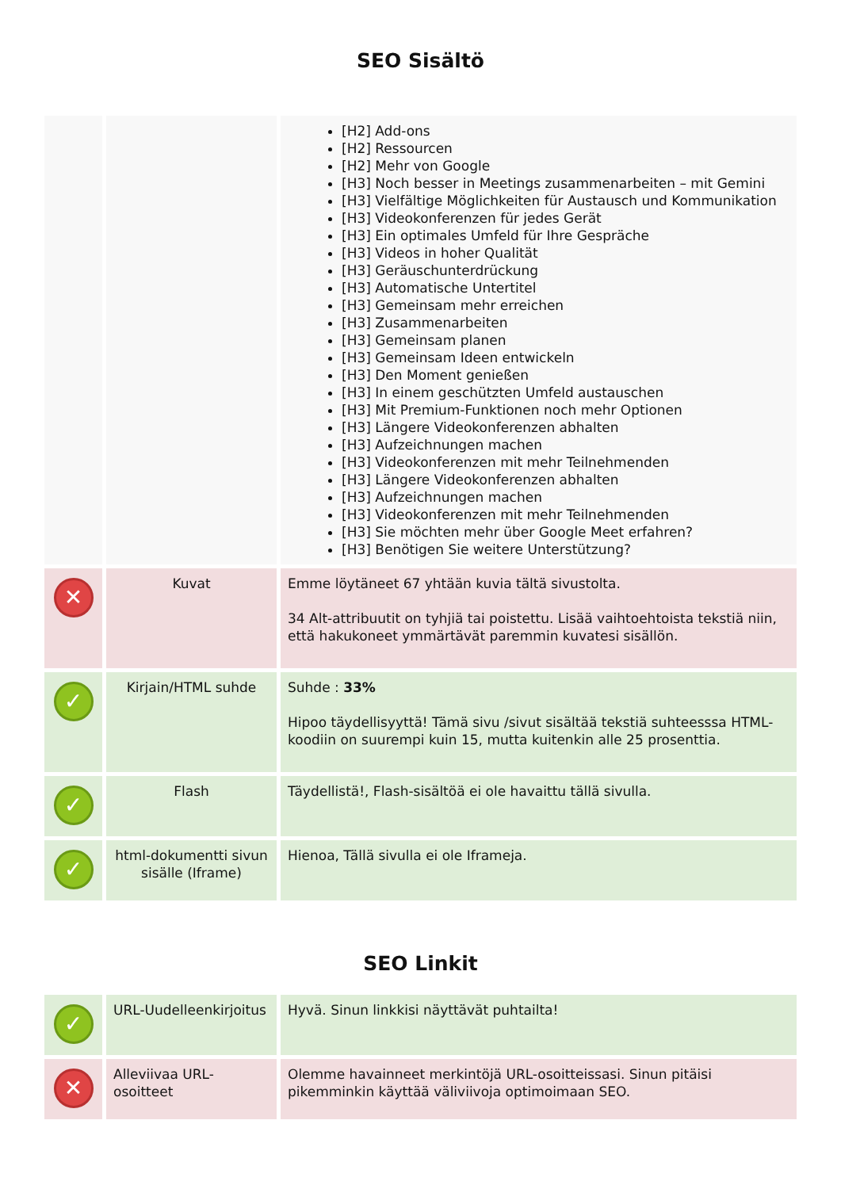SEO Sisältö
| | | [H2] Add-ons [H2] Ressourcen [H2] Mehr von Google [H3] Noch besser in Meetings zusammenarbeiten – mit Gemini [H3] Vielfältige Möglichkeiten für Austausch und Kommunikation [H3] Videokonferenzen für jedes Gerät [H3] Ein optimales Umfeld für Ihre Gespräche [H3] Videos in hoher Qualität [H3] Geräuschunterdrückung [H3] Automatische Untertitel [H3] Gemeinsam mehr erreichen [H3] Zusammenarbeiten [H3] Gemeinsam planen [H3] Gemeinsam Ideen entwickeln [H3] Den Moment genießen [H3] In einem geschützten Umfeld austauschen [H3] Mit Premium-Funktionen noch mehr Optionen [H3] Längere Videokonferenzen abhalten [H3] Aufzeichnungen machen [H3] Videokonferenzen mit mehr Teilnehmenden [H3] Längere Videokonferenzen abhalten [H3] Aufzeichnungen machen [H3] Videokonferenzen mit mehr Teilnehmenden [H3] Sie möchten mehr über Google Meet erfahren? [H3] Benötigen Sie weitere Unterstützung? |
| ✕ | Kuvat | Emme löytäneet 67 yhtään kuvia tältä sivustolta. 34 Alt-attribuutit on tyhjiä tai poistettu. Lisää vaihtoehtoista tekstiä niin, että hakukoneet ymmärtävät paremmin kuvatesi sisällön. |
| ✓ | Kirjain/HTML suhde | Suhde : 33% Hipoo täydellisyyttä! Tämä sivu /sivut sisältää tekstiä suhteesssa HTML-koodiin on suurempi kuin 15, mutta kuitenkin alle 25 prosenttia. |
| ✓ | Flash | Täydellistä!, Flash-sisältöä ei ole havaittu tällä sivulla. |
| ✓ | html-dokumentti sivun sisälle (Iframe) | Hienoa, Tällä sivulla ei ole Iframeja. |
SEO Linkit
| ✓ | URL-Uudelleenkirjoitus | Hyvä. Sinun linkkisi näyttävät puhtailta! |
| ✕ | Alleviivaa URL-osoitteet | Olemme havainneet merkintöjä URL-osoitteissasi. Sinun pitäisi pikemminkin käyttää väliviivoja optimoimaan SEO. |